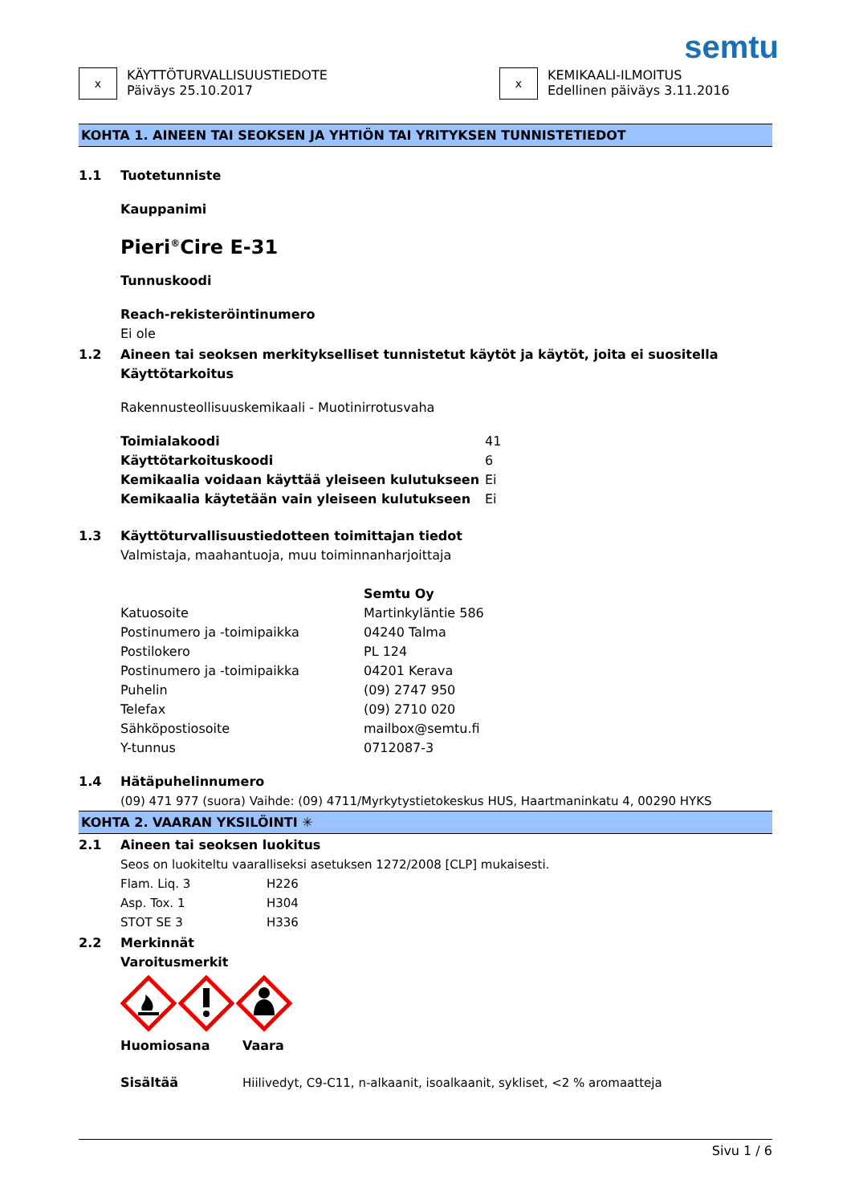semtu
x
KÄYTTÖTURVALLISUUSTIEDOTE
Päiväys 25.10.2017
x
KEMIKAALI-ILMOITUS
Edellinen päiväys 3.11.2016
KOHTA 1. AINEEN TAI SEOKSEN JA YHTIÖN TAI YRITYKSEN TUNNISTETIEDOT
1.1 Tuotetunniste
Kauppanimi
Pieri<sup>®</sup>Cire E-31
Tunnuskoodi
Reach-rekisteröintinumero
Ei ole
1.2 Aineen tai seoksen merkitykselliset tunnistetut käytöt ja käytöt, joita ei suositella
Käyttötarkoitus
Rakennusteollisuuskemikaali - Muotinirrotusvaha
| Toimialakoodi | 41 |
| Käyttötarkoituskoodi | 6 |
| Kemikaalia voidaan käyttää yleiseen kulutukseen | Ei |
| Kemikaalia käytetään vain yleiseen kulutukseen | Ei |
1.3 Käyttöturvallisuustiedotteen toimittajan tiedot
Valmistaja, maahantuoja, muu toiminnanharjoittaja
| | Semtu Oy |
| Katuosoite | Martinkyläntie 586 |
| Postinumero ja -toimipaikka | 04240 Talma |
| Postilokero | PL 124 |
| Postinumero ja -toimipaikka | 04201 Kerava |
| Puhelin | (09) 2747 950 |
| Telefax | (09) 2710 020 |
| Sähköpostiosoite | mailbox@semtu.fi |
| Y-tunnus | 0712087-3 |
1.4 Hätäpuhelinnumero
(09) 471 977 (suora) Vaihde: (09) 4711/Myrkytystietokeskus HUS, Haartmaninkatu 4, 00290 HYKS
KOHTA 2. VAARAN YKSILÖINTI ✳
2.1 Aineen tai seoksen luokitus
Seos on luokiteltu vaaralliseksi asetuksen 1272/2008 [CLP] mukaisesti.
| Flam. Liq. 3 | H226 |
| Asp. Tox. 1 | H304 |
| STOT SE 3 | H336 |
2.2 Merkinnät
Varoitusmerkit
| Huomiosana | Vaara |
| Sisältää | Hiilivedyt, C9-C11, n-alkaanit, isoalkaanit, sykliset, <2 % aromaatteja |
Sivu 1 / 6